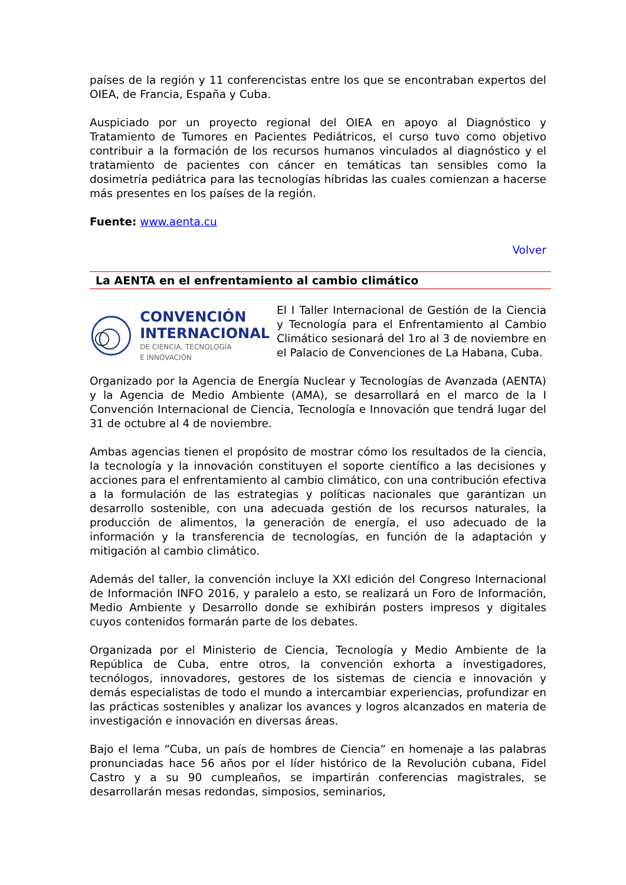países de la región y 11 conferencistas entre los que se encontraban expertos del OIEA, de Francia, España y Cuba.
Auspiciado por un proyecto regional del OIEA en apoyo al Diagnóstico y Tratamiento de Tumores en Pacientes Pediátricos, el curso tuvo como objetivo contribuir a la formación de los recursos humanos vinculados al diagnóstico y el tratamiento de pacientes con cáncer en temáticas tan sensibles como la dosimetría pediátrica para las tecnologías híbridas las cuales comienzan a hacerse más presentes en los países de la región.
Fuente: www.aenta.cu
Volver
La AENTA en el enfrentamiento al cambio climático
CONVENCIÓN
INTERNACIONAL
DE CIENCIA, TECNOLOGÍA
E INNOVACIÓN
El I Taller Internacional de Gestión de la Ciencia y Tecnología para el Enfrentamiento al Cambio Climático sesionará del 1ro al 3 de noviembre en el Palacio de Convenciones de La Habana, Cuba.
Organizado por la Agencia de Energía Nuclear y Tecnologías de Avanzada (AENTA) y la Agencia de Medio Ambiente (AMA), se desarrollará en el marco de la I Convención Internacional de Ciencia, Tecnología e Innovación que tendrá lugar del 31 de octubre al 4 de noviembre.
Ambas agencias tienen el propósito de mostrar cómo los resultados de la ciencia, la tecnología y la innovación constituyen el soporte científico a las decisiones y acciones para el enfrentamiento al cambio climático, con una contribución efectiva a la formulación de las estrategias y políticas nacionales que garantizan un desarrollo sostenible, con una adecuada gestión de los recursos naturales, la producción de alimentos, la generación de energía, el uso adecuado de la información y la transferencia de tecnologías, en función de la adaptación y mitigación al cambio climático.
Además del taller, la convención incluye la XXI edición del Congreso Internacional de Información INFO 2016, y paralelo a esto, se realizará un Foro de Información, Medio Ambiente y Desarrollo donde se exhibirán posters impresos y digitales cuyos contenidos formarán parte de los debates.
Organizada por el Ministerio de Ciencia, Tecnología y Medio Ambiente de la República de Cuba, entre otros, la convención exhorta a investigadores, tecnólogos, innovadores, gestores de los sistemas de ciencia e innovación y demás especialistas de todo el mundo a intercambiar experiencias, profundizar en las prácticas sostenibles y analizar los avances y logros alcanzados en materia de investigación e innovación en diversas áreas.
Bajo el lema “Cuba, un país de hombres de Ciencia” en homenaje a las palabras pronunciadas hace 56 años por el líder histórico de la Revolución cubana, Fidel Castro y a su 90 cumpleaños, se impartirán conferencias magistrales, se desarrollarán mesas redondas, simposios, seminarios,